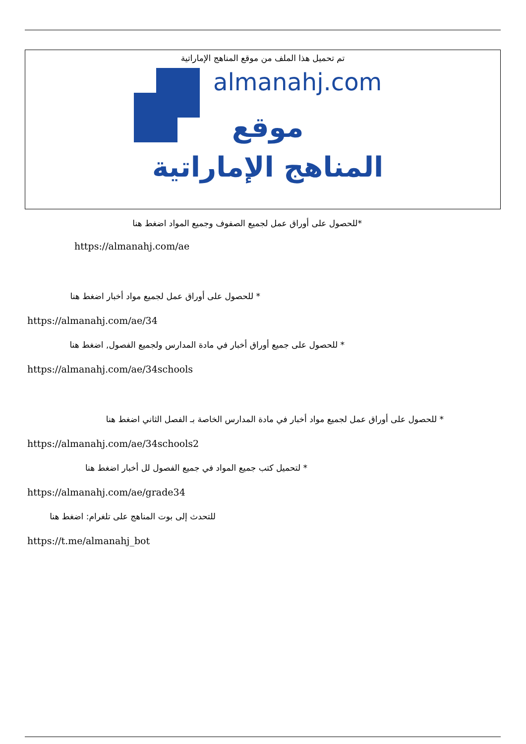تم تحميل هذا الملف من موقع المناهج الإماراتية
almanahj.com
موقع
المناهج الإماراتية
*للحصول على أوراق عمل لجميع الصفوف وجميع المواد اضغط هنا
https://almanahj.com/ae
* للحصول على أوراق عمل لجميع مواد أخبار اضغط هنا
https://almanahj.com/ae/34
* للحصول على جميع أوراق أخبار في مادة المدارس ولجميع الفصول, اضغط هنا
https://almanahj.com/ae/34schools
* للحصول على أوراق عمل لجميع مواد أخبار في مادة المدارس الخاصة بـ الفصل الثاني اضغط هنا
https://almanahj.com/ae/34schools2
* لتحميل كتب جميع المواد في جميع الفصول لل أخبار اضغط هنا
https://almanahj.com/ae/grade34
للتحدث إلى بوت المناهج على تلغرام: اضغط هنا
https://t.me/almanahj_bot